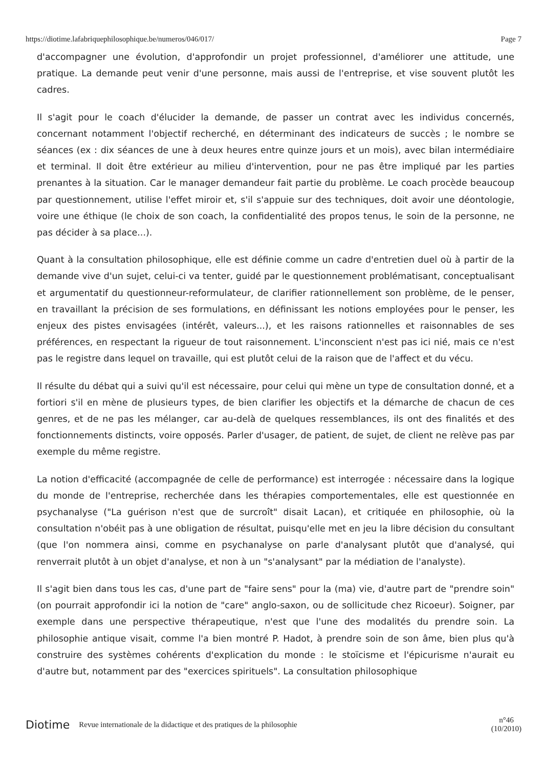https://diotime.lafabriquephilosophique.be/numeros/046/017/ Page 7
d'accompagner une évolution, d'approfondir un projet professionnel, d'améliorer une attitude, une pratique. La demande peut venir d'une personne, mais aussi de l'entreprise, et vise souvent plutôt les cadres.
Il s'agit pour le coach d'élucider la demande, de passer un contrat avec les individus concernés, concernant notamment l'objectif recherché, en déterminant des indicateurs de succès ; le nombre se séances (ex : dix séances de une à deux heures entre quinze jours et un mois), avec bilan intermédiaire et terminal. Il doit être extérieur au milieu d'intervention, pour ne pas être impliqué par les parties prenantes à la situation. Car le manager demandeur fait partie du problème. Le coach procède beaucoup par questionnement, utilise l'effet miroir et, s'il s'appuie sur des techniques, doit avoir une déontologie, voire une éthique (le choix de son coach, la confidentialité des propos tenus, le soin de la personne, ne pas décider à sa place...).
Quant à la consultation philosophique, elle est définie comme un cadre d'entretien duel où à partir de la demande vive d'un sujet, celui-ci va tenter, guidé par le questionnement problématisant, conceptualisant et argumentatif du questionneur-reformulateur, de clarifier rationnellement son problème, de le penser, en travaillant la précision de ses formulations, en définissant les notions employées pour le penser, les enjeux des pistes envisagées (intérêt, valeurs...), et les raisons rationnelles et raisonnables de ses préférences, en respectant la rigueur de tout raisonnement. L'inconscient n'est pas ici nié, mais ce n'est pas le registre dans lequel on travaille, qui est plutôt celui de la raison que de l'affect et du vécu.
Il résulte du débat qui a suivi qu'il est nécessaire, pour celui qui mène un type de consultation donné, et a fortiori s'il en mène de plusieurs types, de bien clarifier les objectifs et la démarche de chacun de ces genres, et de ne pas les mélanger, car au-delà de quelques ressemblances, ils ont des finalités et des fonctionnements distincts, voire opposés. Parler d'usager, de patient, de sujet, de client ne relève pas par exemple du même registre.
La notion d'efficacité (accompagnée de celle de performance) est interrogée : nécessaire dans la logique du monde de l'entreprise, recherchée dans les thérapies comportementales, elle est questionnée en psychanalyse ("La guérison n'est que de surcroît" disait Lacan), et critiquée en philosophie, où la consultation n'obéit pas à une obligation de résultat, puisqu'elle met en jeu la libre décision du consultant (que l'on nommera ainsi, comme en psychanalyse on parle d'analysant plutôt que d'analysé, qui renverrait plutôt à un objet d'analyse, et non à un "s'analysant" par la médiation de l'analyste).
Il s'agit bien dans tous les cas, d'une part de "faire sens" pour la (ma) vie, d'autre part de "prendre soin" (on pourrait approfondir ici la notion de "care" anglo-saxon, ou de sollicitude chez Ricoeur). Soigner, par exemple dans une perspective thérapeutique, n'est que l'une des modalités du prendre soin. La philosophie antique visait, comme l'a bien montré P. Hadot, à prendre soin de son âme, bien plus qu'à construire des systèmes cohérents d'explication du monde : le stoïcisme et l'épicurisme n'aurait eu d'autre but, notamment par des "exercices spirituels". La consultation philosophique
Diotime Revue internationale de la didactique et des pratiques de la philosophie n°46
(10/2010)